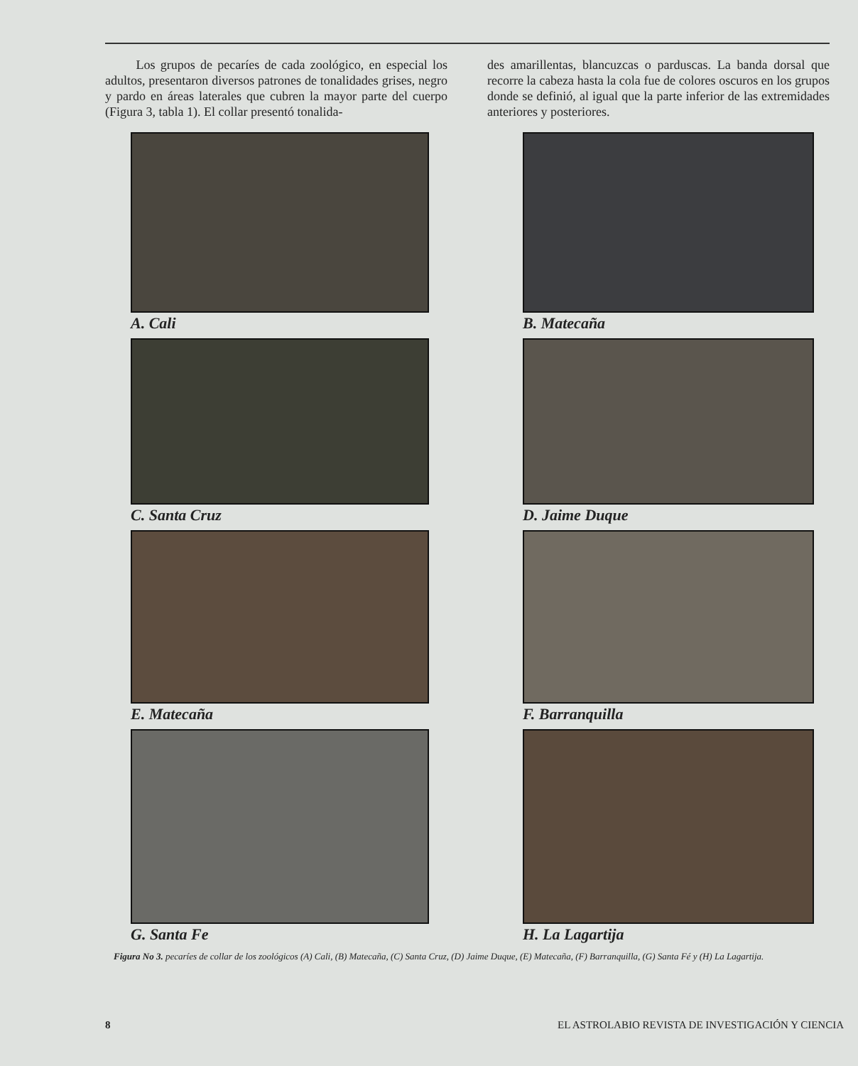Los grupos de pecaríes de cada zoológico, en especial los adultos, presentaron diversos patrones de tonalidades grises, negro y pardo en áreas laterales que cubren la mayor parte del cuerpo (Figura 3, tabla 1). El collar presentó tonalida-
des amarillentas, blancuzcas o parduscas. La banda dorsal que recorre la cabeza hasta la cola fue de colores oscuros en los grupos donde se definió, al igual que la parte inferior de las extremidades anteriores y posteriores.
A. Cali
B. Matecaña
C. Santa Cruz
D. Jaime Duque
E. Matecaña
F. Barranquilla
G. Santa Fe
H. La Lagartija
Figura No 3. pecaríes de collar de los zoológicos (A) Cali, (B) Matecaña, (C) Santa Cruz, (D) Jaime Duque, (E) Matecaña, (F) Barranquilla, (G) Santa Fé y (H) La Lagartija.
8 EL ASTROLABIO REVISTA DE INVESTIGACIÓN Y CIENCIA